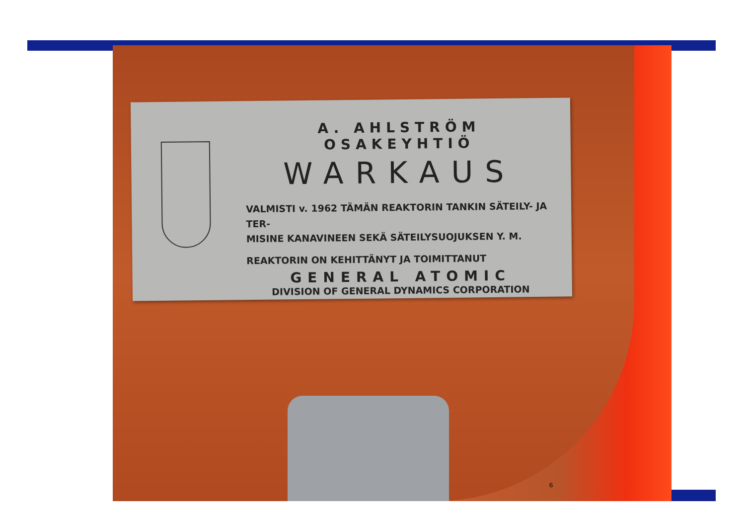A. AHLSTRÖM OSAKEYHTIÖ
WARKAUS
VALMISTI v. 1962 TÄMÄN REAKTORIN TANKIN SÄTEILY- JA TER-
MISINE KANAVINEEN SEKÄ SÄTEILYSUOJUKSEN Y. M.
REAKTORIN ON KEHITTÄNYT JA TOIMITTANUT
GENERAL ATOMIC
DIVISION OF GENERAL DYNAMICS CORPORATION
6